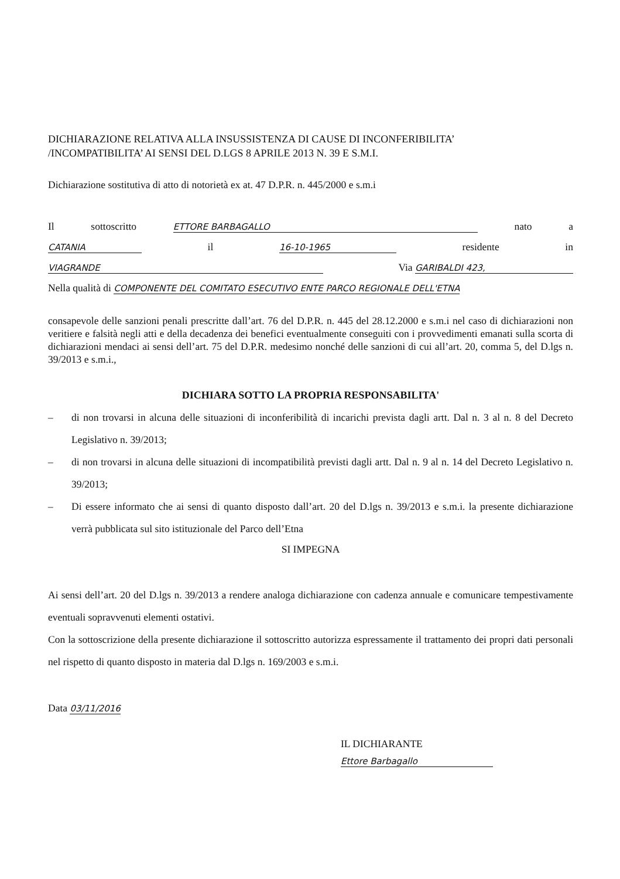DICHIARAZIONE RELATIVA ALLA INSUSSISTENZA DI CAUSE DI INCONFERIBILITA’
/INCOMPATIBILITA’ AI SENSI DEL D.LGS 8 APRILE 2013 N. 39 E S.M.I.
Dichiarazione sostitutiva di atto di notorietà ex at. 47 D.P.R. n. 445/2000 e s.m.i
Il sottoscritto ETTORE BARBAGALLO nato a
CATANIA il 16-10-1965 residente in
VIAGRANDE Via GARIBALDI 423,
Nella qualità di COMPONENTE DEL COMITATO ESECUTIVO ENTE PARCO REGIONALE DELL'ETNA
consapevole delle sanzioni penali prescritte dall’art. 76 del D.P.R. n. 445 del 28.12.2000 e s.m.i nel caso di dichiarazioni non veritiere e falsità negli atti e della decadenza dei benefici eventualmente conseguiti con i provvedimenti emanati sulla scorta di dichiarazioni mendaci ai sensi dell’art. 75 del D.P.R. medesimo nonché delle sanzioni di cui all’art. 20, comma 5, del D.lgs n. 39/2013 e s.m.i.,
DICHIARA SOTTO LA PROPRIA RESPONSABILITA'
– di non trovarsi in alcuna delle situazioni di inconferibilità di incarichi prevista dagli artt. Dal n. 3 al n. 8 del Decreto Legislativo n. 39/2013;
– di non trovarsi in alcuna delle situazioni di incompatibilità previsti dagli artt. Dal n. 9 al n. 14 del Decreto Legislativo n. 39/2013;
– Di essere informato che ai sensi di quanto disposto dall’art. 20 del D.lgs n. 39/2013 e s.m.i. la presente dichiarazione verrà pubblicata sul sito istituzionale del Parco dell’Etna
SI IMPEGNA
Ai sensi dell’art. 20 del D.lgs n. 39/2013 a rendere analoga dichiarazione con cadenza annuale e comunicare tempestivamente eventuali sopravvenuti elementi ostativi.
Con la sottoscrizione della presente dichiarazione il sottoscritto autorizza espressamente il trattamento dei propri dati personali nel rispetto di quanto disposto in materia dal D.lgs n. 169/2003 e s.m.i.
Data 03/11/2016
IL DICHIARANTE
Ettore Barbagallo